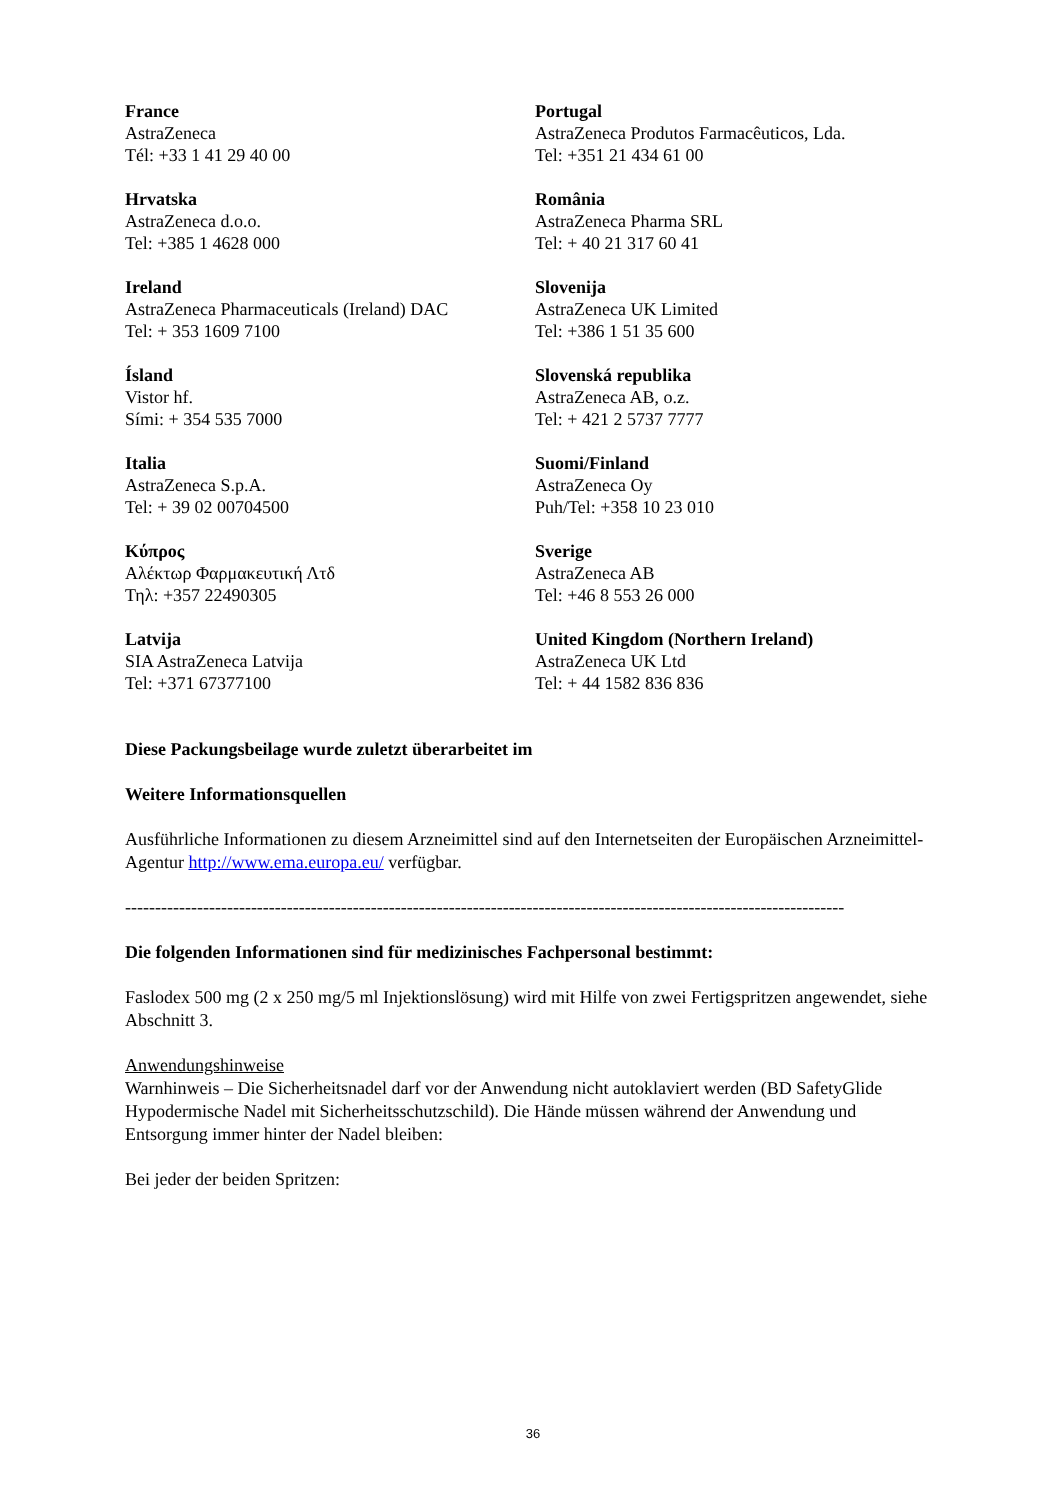| France AstraZeneca Tél: +33 1 41 29 40 00 | Portugal AstraZeneca Produtos Farmacêuticos, Lda. Tel: +351 21 434 61 00 |
| Hrvatska AstraZeneca d.o.o. Tel: +385 1 4628 000 | România AstraZeneca Pharma SRL Tel: + 40 21 317 60 41 |
| Ireland AstraZeneca Pharmaceuticals (Ireland) DAC Tel: + 353 1609 7100 | Slovenija AstraZeneca UK Limited Tel: +386 1 51 35 600 |
| Ísland Vistor hf. Sími: + 354 535 7000 | Slovenská republika AstraZeneca AB, o.z. Tel: + 421 2 5737 7777 |
| Italia AstraZeneca S.p.A. Tel: + 39 02 00704500 | Suomi/Finland AstraZeneca Oy Puh/Tel: +358 10 23 010 |
| Κύπρος Αλέκτωρ Φαρμακευτική Λτδ Τηλ: +357 22490305 | Sverige AstraZeneca AB Tel: +46 8 553 26 000 |
| Latvija SIA AstraZeneca Latvija Tel: +371 67377100 | United Kingdom (Northern Ireland) AstraZeneca UK Ltd Tel: + 44 1582 836 836 |
Diese Packungsbeilage wurde zuletzt überarbeitet im
Weitere Informationsquellen
Ausführliche Informationen zu diesem Arzneimittel sind auf den Internetseiten der Europäischen Arzneimittel-Agentur http://www.ema.europa.eu/ verfügbar.
------------------------------------------------------------------------------------------------------------------------
Die folgenden Informationen sind für medizinisches Fachpersonal bestimmt:
Faslodex 500 mg (2 x 250 mg/5 ml Injektionslösung) wird mit Hilfe von zwei Fertigspritzen angewendet, siehe Abschnitt 3.
Anwendungshinweise
Warnhinweis – Die Sicherheitsnadel darf vor der Anwendung nicht autoklaviert werden (BD SafetyGlide Hypodermische Nadel mit Sicherheitsschutzschild). Die Hände müssen während der Anwendung und Entsorgung immer hinter der Nadel bleiben:
Bei jeder der beiden Spritzen:
36